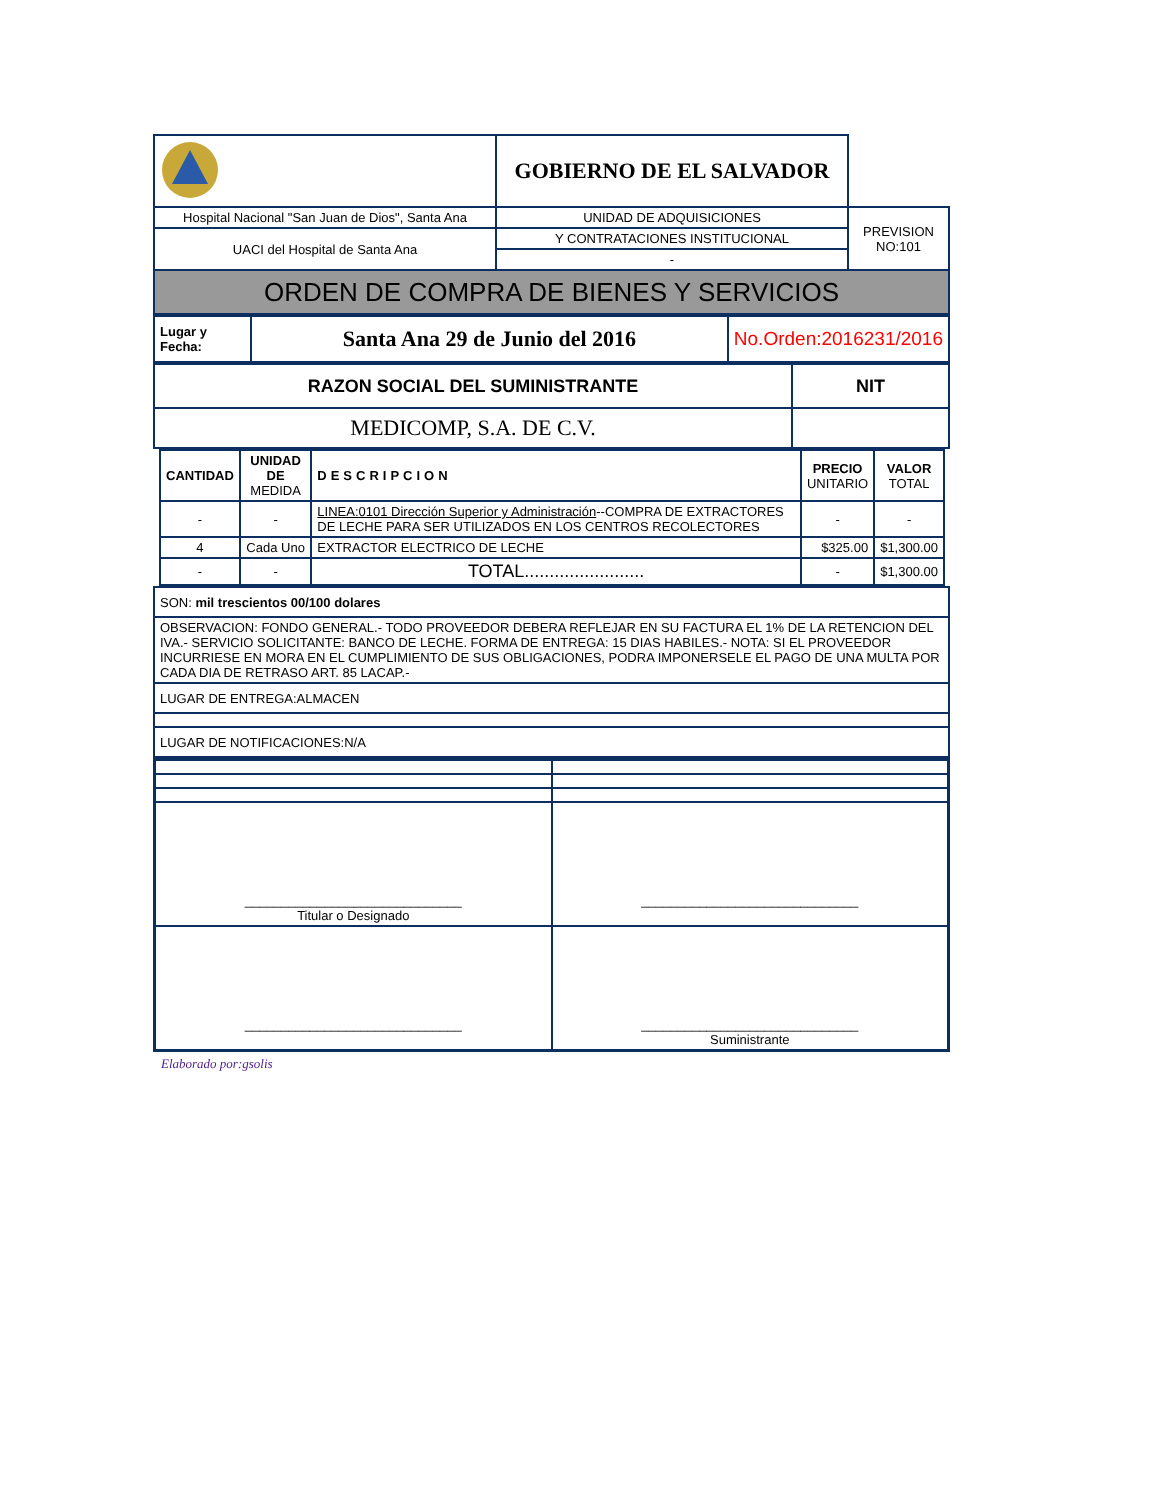| | GOBIERNO DE EL SALVADOR | |
| Hospital Nacional "San Juan de Dios", Santa Ana | UNIDAD DE ADQUISICIONES | PREVISION NO:101 |
| UACI del Hospital de Santa Ana | Y CONTRATACIONES INSTITUCIONAL | |
| | - | |
| ORDEN DE COMPRA DE BIENES Y SERVICIOS | | |
| Lugar y Fecha: | Santa Ana 29 de Junio del 2016 | No.Orden:2016231/2016 |
| RAZON SOCIAL DEL SUMINISTRANTE | NIT |
| MEDICOMP, S.A. DE C.V. | |
| CANTIDAD | UNIDAD DE MEDIDA | DESCRIPCION | PRECIO UNITARIO | VALOR TOTAL |
| --- | --- | --- | --- | --- |
| - | - | LINEA:0101 Dirección Superior y Administración --COMPRA DE EXTRACTORES DE LECHE PARA SER UTILIZADOS EN LOS CENTROS RECOLECTORES | - | - |
| 4 | Cada Uno | EXTRACTOR ELECTRICO DE LECHE | $325.00 | $1,300.00 |
| - | - | TOTAL........................ | - | $1,300.00 |
| SON: mil trescientos 00/100 dolares |
| OBSERVACION: FONDO GENERAL.- TODO PROVEEDOR DEBERA REFLEJAR EN SU FACTURA EL 1% DE LA RETENCION DEL IVA.- SERVICIO SOLICITANTE: BANCO DE LECHE. FORMA DE ENTREGA: 15 DIAS HABILES.- NOTA: SI EL PROVEEDOR INCURRIESE EN MORA EN EL CUMPLIMIENTO DE SUS OBLIGACIONES, PODRA IMPONERSELE EL PAGO DE UNA MULTA POR CADA DIA DE RETRASO ART. 85 LACAP.- |
| LUGAR DE ENTREGA:ALMACEN |
| LUGAR DE NOTIFICACIONES:N/A |
| ______________________________ Titular o Designado | ______________________________ |
| ______________________________ | ______________________________ Suministrante |
Elaborado por:gsolis